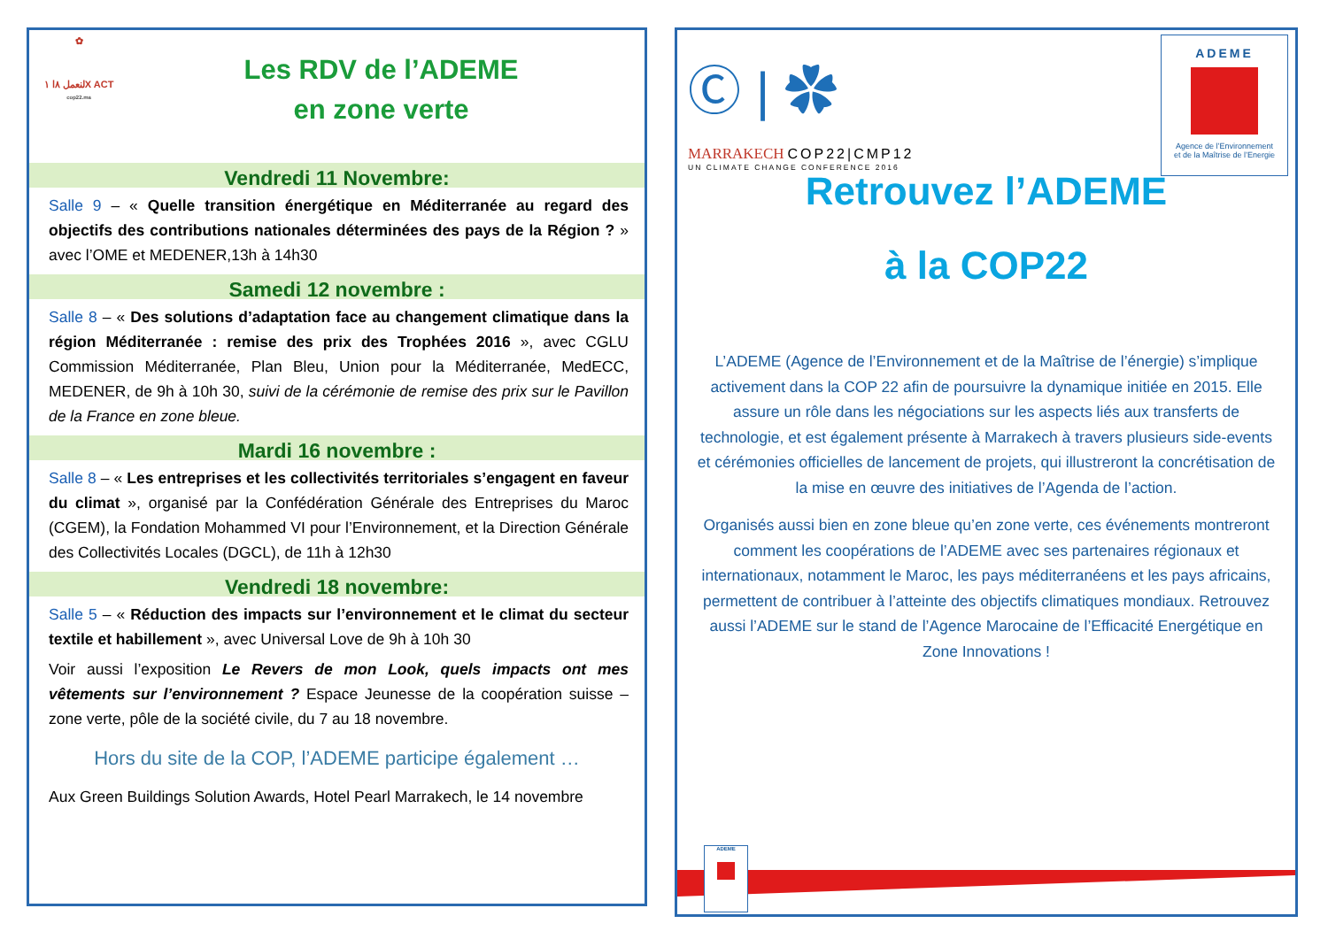✿
لنعمل ٨ا ١X ACT
cop22.ma
Les RDV de l’ADEME
en zone verte
Vendredi 11 Novembre:
Salle 9 – « Quelle transition énergétique en Méditerranée au regard des objectifs des contributions nationales déterminées des pays de la Région ? » avec l’OME et MEDENER,13h à 14h30
Samedi 12 novembre :
Salle 8 – « Des solutions d’adaptation face au changement climatique dans la région Méditerranée : remise des prix des Trophées 2016 », avec CGLU Commission Méditerranée, Plan Bleu, Union pour la Méditerranée, MedECC, MEDENER, de 9h à 10h 30, suivi de la cérémonie de remise des prix sur le Pavillon de la France en zone bleue.
Mardi 16 novembre :
Salle 8 – « Les entreprises et les collectivités territoriales s’engagent en faveur du climat », organisé par la Confédération Générale des Entreprises du Maroc (CGEM), la Fondation Mohammed VI pour l’Environnement, et la Direction Générale des Collectivités Locales (DGCL), de 11h à 12h30
Vendredi 18 novembre:
Salle 5 – « Réduction des impacts sur l’environnement et le climat du secteur textile et habillement », avec Universal Love de 9h à 10h 30
Voir aussi l’exposition Le Revers de mon Look, quels impacts ont mes vêtements sur l’environnement ? Espace Jeunesse de la coopération suisse – zone verte, pôle de la société civile, du 7 au 18 novembre.
Hors du site de la COP, l’ADEME participe également …
Aux Green Buildings Solution Awards, Hotel Pearl Marrakech, le 14 novembre
Ⓒ | ✿
MARRAKECH COP22|CMP12
UN CLIMATE CHANGE CONFERENCE 2016
ADEME
Agence de l’Environnement
et de la Maîtrise de l’Energie
Retrouvez l’ADEME
à la COP22
L’ADEME (Agence de l’Environnement et de la Maîtrise de l’énergie) s’implique activement dans la COP 22 afin de poursuivre la dynamique initiée en 2015. Elle assure un rôle dans les négociations sur les aspects liés aux transferts de technologie, et est également présente à Marrakech à travers plusieurs side-events et cérémonies officielles de lancement de projets, qui illustreront la concrétisation de la mise en œuvre des initiatives de l’Agenda de l’action.
Organisés aussi bien en zone bleue qu’en zone verte, ces événements montreront comment les coopérations de l’ADEME avec ses partenaires régionaux et internationaux, notamment le Maroc, les pays méditerranéens et les pays africains, permettent de contribuer à l’atteinte des objectifs climatiques mondiaux. Retrouvez aussi l’ADEME sur le stand de l’Agence Marocaine de l’Efficacité Energétique en Zone Innovations !
ADEME